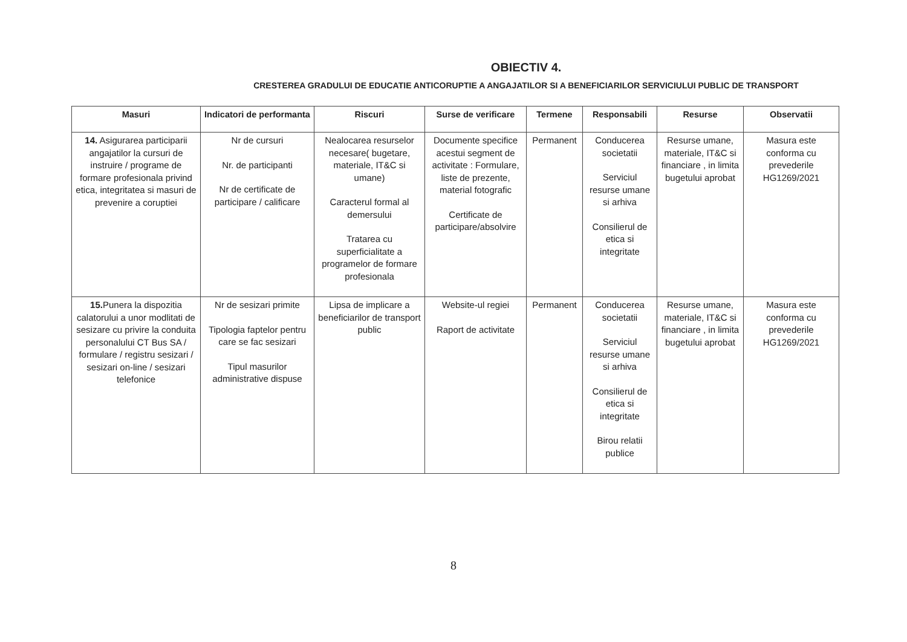OBIECTIV 4.
CRESTEREA GRADULUI DE EDUCATIE ANTICORUPTIE A ANGAJATILOR SI A BENEFICIARILOR SERVICIULUI PUBLIC DE TRANSPORT
| Masuri | Indicatori de performanta | Riscuri | Surse de verificare | Termene | Responsabili | Resurse | Observatii |
| --- | --- | --- | --- | --- | --- | --- | --- |
| 14. Asigurarea participarii angajatilor la cursuri de instruire / programe de formare profesionala privind etica, integritatea si masuri de prevenire a coruptiei | Nr de cursuri Nr. de participanti Nr de certificate de participare / calificare | Nealocarea resurselor necesare( bugetare, materiale, IT&C si umane) Caracterul formal al demersului Tratarea cu superficialitate a programelor de formare profesionala | Documente specifice acestui segment de activitate : Formulare, liste de prezente, material fotografic Certificate de participare/absolvire | Permanent | Conducerea societatii Serviciul resurse umane si arhiva Consilierul de etica si integritate | Resurse umane, materiale, IT&C si financiare , in limita bugetului aprobat | Masura este conforma cu prevederile HG1269/2021 |
| 15. Punera la dispozitia calatorului a unor modlitati de sesizare cu privire la conduita personalului CT Bus SA / formulare / registru sesizari / sesizari on-line / sesizari telefonice | Nr de sesizari primite Tipologia faptelor pentru care se fac sesizari Tipul masurilor administrative dispuse | Lipsa de implicare a beneficiarilor de transport public | Website-ul regiei Raport de activitate | Permanent | Conducerea societatii Serviciul resurse umane si arhiva Consilierul de etica si integritate Birou relatii publice | Resurse umane, materiale, IT&C si financiare , in limita bugetului aprobat | Masura este conforma cu prevederile HG1269/2021 |
8